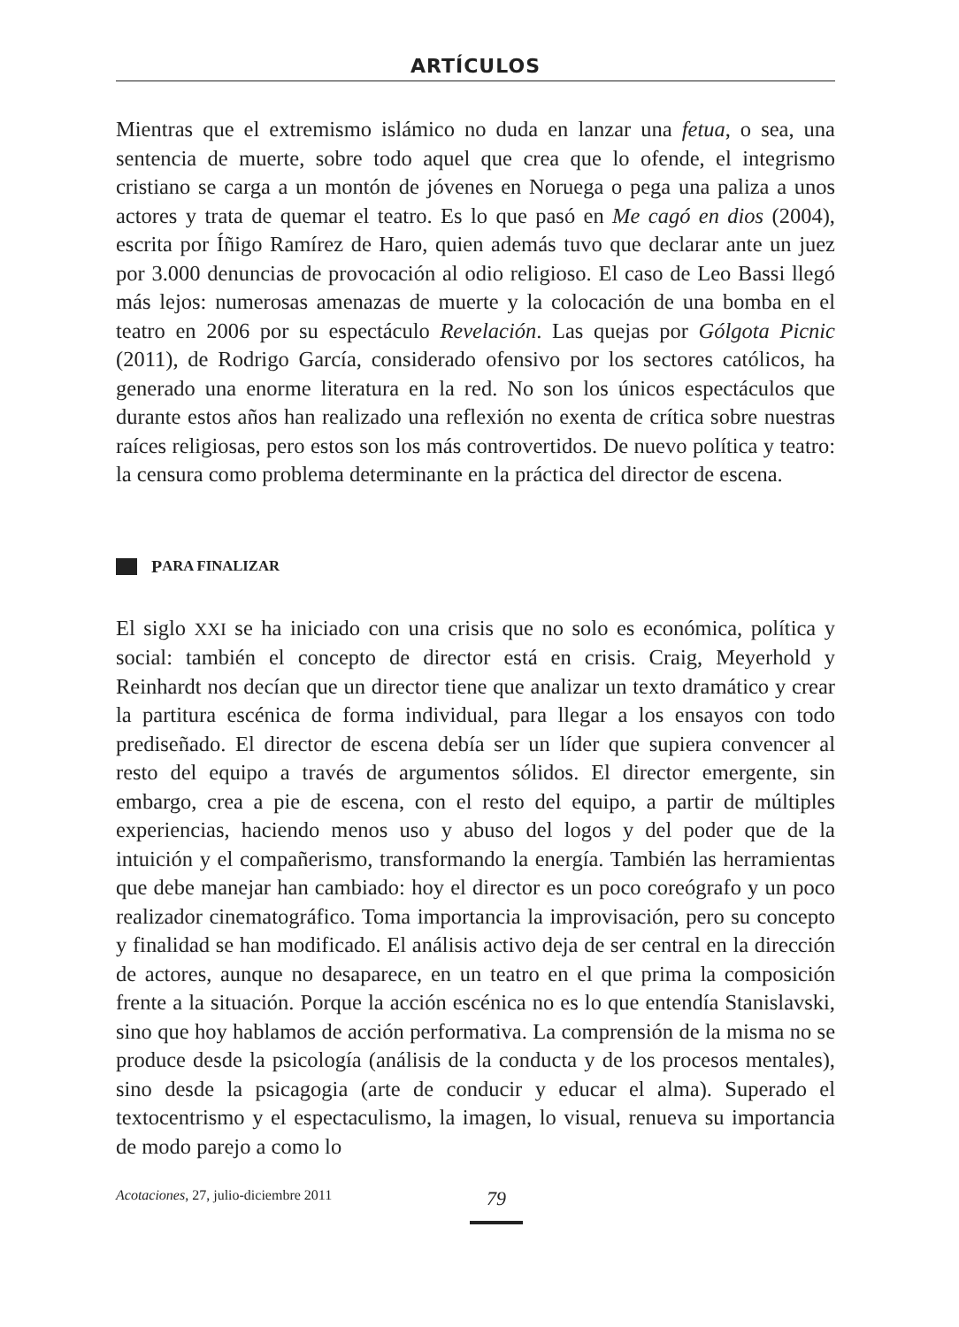ARTÍCULOS
Mientras que el extremismo islámico no duda en lanzar una fetua, o sea, una sentencia de muerte, sobre todo aquel que crea que lo ofende, el integrismo cristiano se carga a un montón de jóvenes en Noruega o pega una paliza a unos actores y trata de quemar el teatro. Es lo que pasó en Me cagó en dios (2004), escrita por Íñigo Ramírez de Haro, quien además tuvo que declarar ante un juez por 3.000 denuncias de provocación al odio religioso. El caso de Leo Bassi llegó más lejos: numerosas amenazas de muerte y la colocación de una bomba en el teatro en 2006 por su espectáculo Revelación. Las quejas por Gólgota Picnic (2011), de Rodrigo García, considerado ofensivo por los sectores católicos, ha generado una enorme literatura en la red. No son los únicos espectáculos que durante estos años han realizado una reflexión no exenta de crítica sobre nuestras raíces religiosas, pero estos son los más controvertidos. De nuevo política y teatro: la censura como problema determinante en la práctica del director de escena.
P ARA FINALIZAR
El siglo XXI se ha iniciado con una crisis que no solo es económica, política y social: también el concepto de director está en crisis. Craig, Meyerhold y Reinhardt nos decían que un director tiene que analizar un texto dramático y crear la partitura escénica de forma individual, para llegar a los ensayos con todo prediseñado. El director de escena debía ser un líder que supiera convencer al resto del equipo a través de argumentos sólidos. El director emergente, sin embargo, crea a pie de escena, con el resto del equipo, a partir de múltiples experiencias, haciendo menos uso y abuso del logos y del poder que de la intuición y el compañerismo, transformando la energía. También las herramientas que debe manejar han cambiado: hoy el director es un poco coreógrafo y un poco realizador cinematográfico. Toma importancia la improvisación, pero su concepto y finalidad se han modificado. El análisis activo deja de ser central en la dirección de actores, aunque no desaparece, en un teatro en el que prima la composición frente a la situación. Porque la acción escénica no es lo que entendía Stanislavski, sino que hoy hablamos de acción performativa. La comprensión de la misma no se produce desde la psicología (análisis de la conducta y de los procesos mentales), sino desde la psicagogia (arte de conducir y educar el alma). Superado el textocentrismo y el espectaculismo, la imagen, lo visual, renueva su importancia de modo parejo a como lo
Acotaciones, 27, julio-diciembre 2011
79